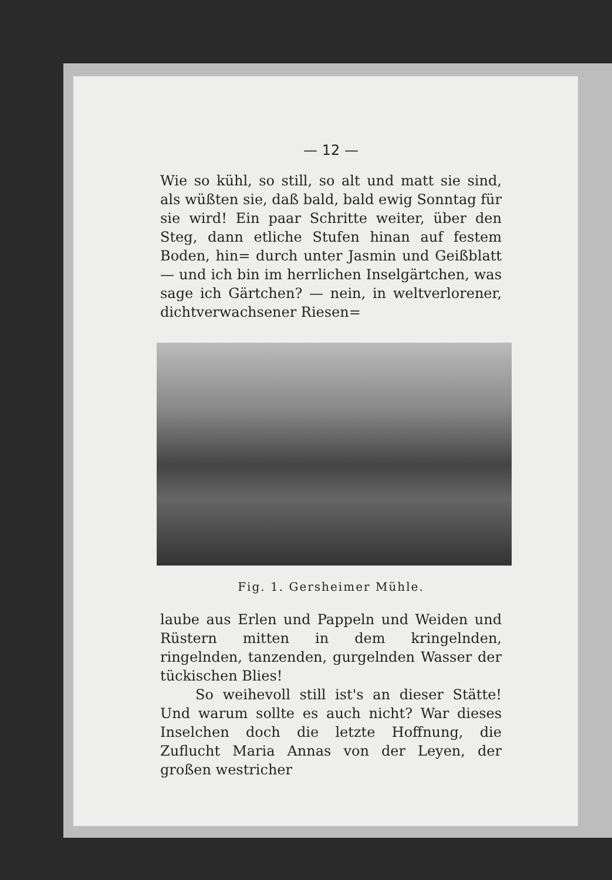— 12 —
Wie so kühl, so still, so alt und matt sie sind, als wüßten sie, daß bald, bald ewig Sonntag für sie wird! Ein paar Schritte weiter, über den Steg, dann etliche Stufen hinan auf festem Boden, hin= durch unter Jasmin und Geißblatt — und ich bin im herrlichen Inselgärtchen, was sage ich Gärtchen? — nein, in weltverlorener, dichtverwachsener Riesen=
Fig. 1. Gersheimer Mühle.
laube aus Erlen und Pappeln und Weiden und Rüstern mitten in dem kringelnden, ringelnden, tanzenden, gurgelnden Wasser der tückischen Blies!
So weihevoll still ist's an dieser Stätte! Und warum sollte es auch nicht? War dieses Inselchen doch die letzte Hoffnung, die Zuflucht Maria Annas von der Leyen, der großen westricher